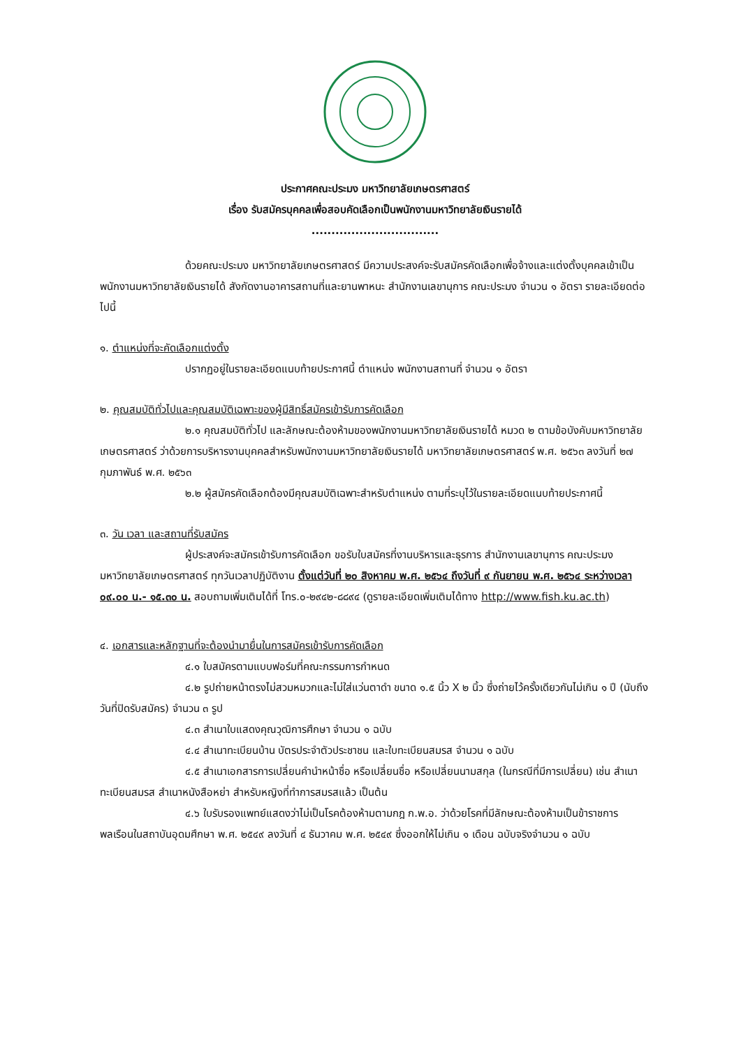ประกาศคณะประมง มหาวิทยาลัยเกษตรศาสตร์
เรื่อง รับสมัครบุคคลเพื่อสอบคัดเลือกเป็นพนักงานมหาวิทยาลัยเงินรายได้
................................
ด้วยคณะประมง มหาวิทยาลัยเกษตรศาสตร์ มีความประสงค์จะรับสมัครคัดเลือกเพื่อจ้างและแต่งตั้งบุคคลเข้าเป็นพนักงานมหาวิทยาลัยเงินรายได้ สังกัดงานอาคารสถานที่และยานพาหนะ สำนักงานเลขานุการ คณะประมง จำนวน ๑ อัตรา รายละเอียดต่อไปนี้
๑. ตำแหน่งที่จะคัดเลือกแต่งตั้ง
ปรากฏอยู่ในรายละเอียดแนบท้ายประกาศนี้ ตำแหน่ง พนักงานสถานที่ จำนวน ๑ อัตรา
๒. คุณสมบัติทั่วไปและคุณสมบัติเฉพาะของผู้มีสิทธิ์สมัครเข้ารับการคัดเลือก
๒.๑ คุณสมบัติทั่วไป และลักษณะต้องห้ามของพนักงานมหาวิทยาลัยเงินรายได้ หมวด ๒ ตามข้อบังคับมหาวิทยาลัยเกษตรศาสตร์ ว่าด้วยการบริหารงานบุคคลสำหรับพนักงานมหาวิทยาลัยเงินรายได้ มหาวิทยาลัยเกษตรศาสตร์ พ.ศ. ๒๕๖๓ ลงวันที่ ๒๗ กุมภาพันธ์ พ.ศ. ๒๕๖๓
๒.๒ ผู้สมัครคัดเลือกต้องมีคุณสมบัติเฉพาะสำหรับตำแหน่ง ตามที่ระบุไว้ในรายละเอียดแนบท้ายประกาศนี้
๓. วัน เวลา และสถานที่รับสมัคร
ผู้ประสงค์จะสมัครเข้ารับการคัดเลือก ขอรับใบสมัครที่งานบริหารและธุรการ สำนักงานเลขานุการ คณะประมง มหาวิทยาลัยเกษตรศาสตร์ ทุกวันเวลาปฏิบัติงาน ตั้งแต่วันที่ ๒๐ สิงหาคม พ.ศ. ๒๕๖๔ ถึงวันที่ ๙ กันยายน พ.ศ. ๒๕๖๔ ระหว่างเวลา ๐๙.๐๐ น.- ๑๕.๓๐ น. สอบถามเพิ่มเติมได้ที่ โทร.๐-๒๙๔๒-๘๘๙๔ (ดูรายละเอียดเพิ่มเติมได้ทาง http://www.fish.ku.ac.th)
๔. เอกสารและหลักฐานที่จะต้องนำมายื่นในการสมัครเข้ารับการคัดเลือก
๔.๑ ใบสมัครตามแบบฟอร์มที่คณะกรรมการกำหนด
๔.๒ รูปถ่ายหน้าตรงไม่สวมหมวกและไม่ใส่แว่นตาดำ ขนาด ๑.๕ นิ้ว X ๒ นิ้ว ซึ่งถ่ายไว้ครั้งเดียวกันไม่เกิน ๑ ปี (นับถึงวันที่ปิดรับสมัคร) จำนวน ๓ รูป
๔.๓ สำเนาใบแสดงคุณวุฒิการศึกษา จำนวน ๑ ฉบับ
๔.๔ สำเนาทะเบียนบ้าน บัตรประจำตัวประชาชน และใบทะเบียนสมรส จำนวน ๑ ฉบับ
๔.๕ สำเนาเอกสารการเปลี่ยนคำนำหน้าชื่อ หรือเปลี่ยนชื่อ หรือเปลี่ยนนามสกุล (ในกรณีที่มีการเปลี่ยน) เช่น สำเนาทะเบียนสมรส สำเนาหนังสือหย่า สำหรับหญิงที่ทำการสมรสแล้ว เป็นต้น
๔.๖ ใบรับรองแพทย์แสดงว่าไม่เป็นโรคต้องห้ามตามกฎ ก.พ.อ. ว่าด้วยโรคที่มีลักษณะต้องห้ามเป็นข้าราชการพลเรือนในสถาบันอุดมศึกษา พ.ศ. ๒๕๔๙ ลงวันที่ ๔ ธันวาคม พ.ศ. ๒๕๔๙ ซึ่งออกให้ไม่เกิน ๑ เดือน ฉบับจริงจำนวน ๑ ฉบับ